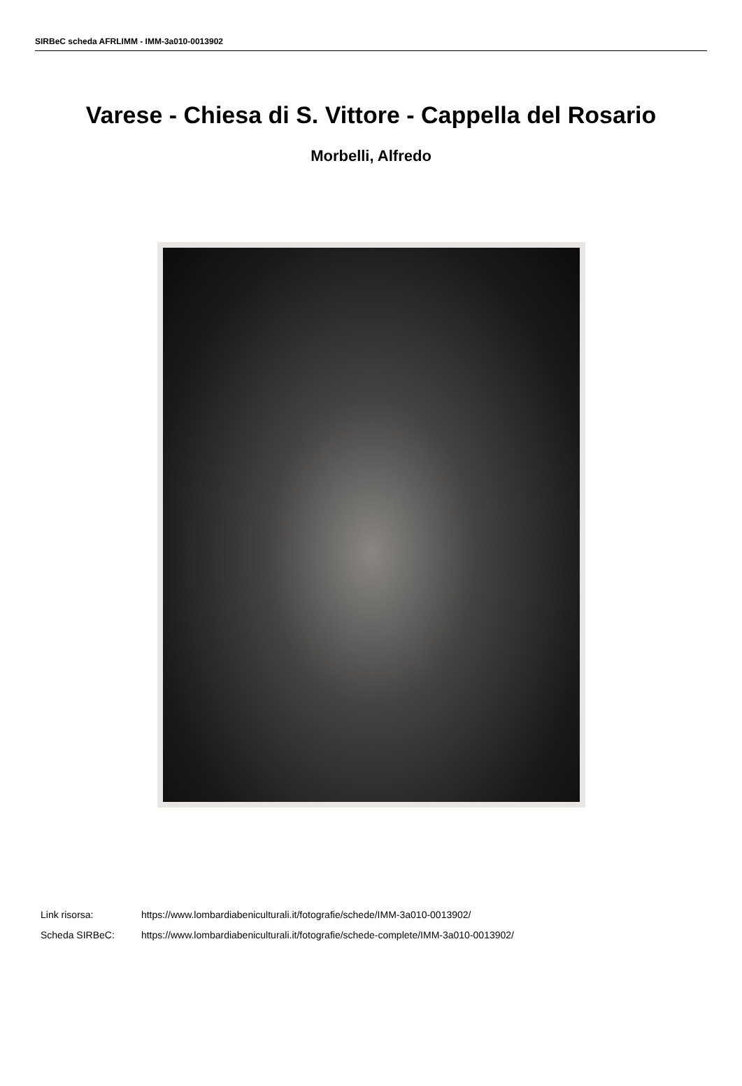SIRBeC scheda AFRLIMM - IMM-3a010-0013902
Varese - Chiesa di S. Vittore - Cappella del Rosario
Morbelli, Alfredo
Link risorsa: https://www.lombardiabeniculturali.it/fotografie/schede/IMM-3a010-0013902/
Scheda SIRBeC: https://www.lombardiabeniculturali.it/fotografie/schede-complete/IMM-3a010-0013902/